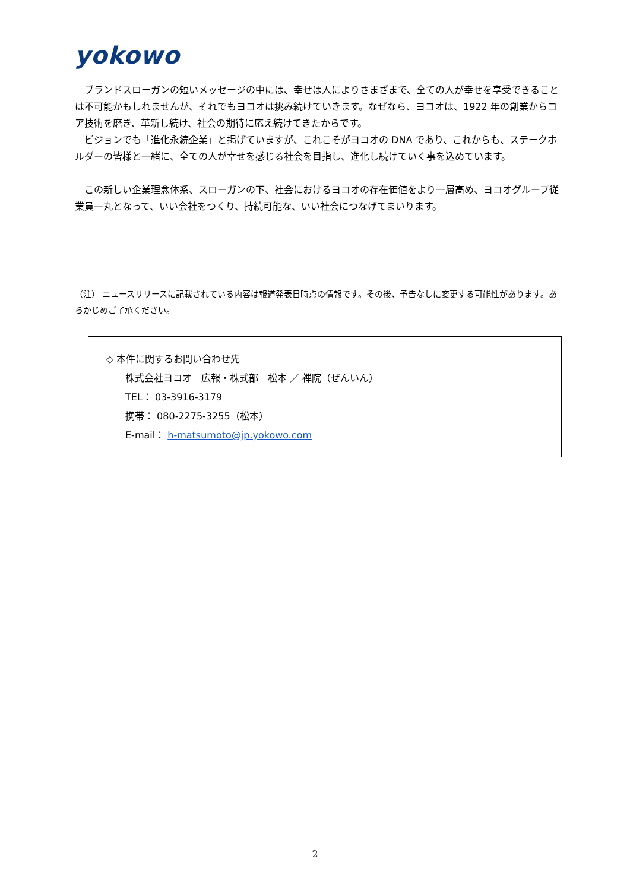yokowo
ブランドスローガンの短いメッセージの中には、幸せは人によりさまざまで、全ての人が幸せを享受できることは不可能かもしれませんが、それでもヨコオは挑み続けていきます。なぜなら、ヨコオは、1922 年の創業からコア技術を磨き、革新し続け、社会の期待に応え続けてきたからです。
ビジョンでも「進化永続企業」と掲げていますが、これこそがヨコオの DNA であり、これからも、ステークホルダーの皆様と一緒に、全ての人が幸せを感じる社会を目指し、進化し続けていく事を込めています。
この新しい企業理念体系、スローガンの下、社会におけるヨコオの存在価値をより一層高め、ヨコオグループ従業員一丸となって、いい会社をつくり、持続可能な、いい社会につなげてまいります。
（注） ニュースリリースに記載されている内容は報道発表日時点の情報です。その後、予告なしに変更する可能性があります。あらかじめご了承ください。
◇ 本件に関するお問い合わせ先
株式会社ヨコオ　広報・株式部　松本 ／ 禅院（ぜんいん）
TEL： 03-3916-3179
携帯： 080-2275-3255（松本）
E-mail： h-matsumoto@jp.yokowo.com
2